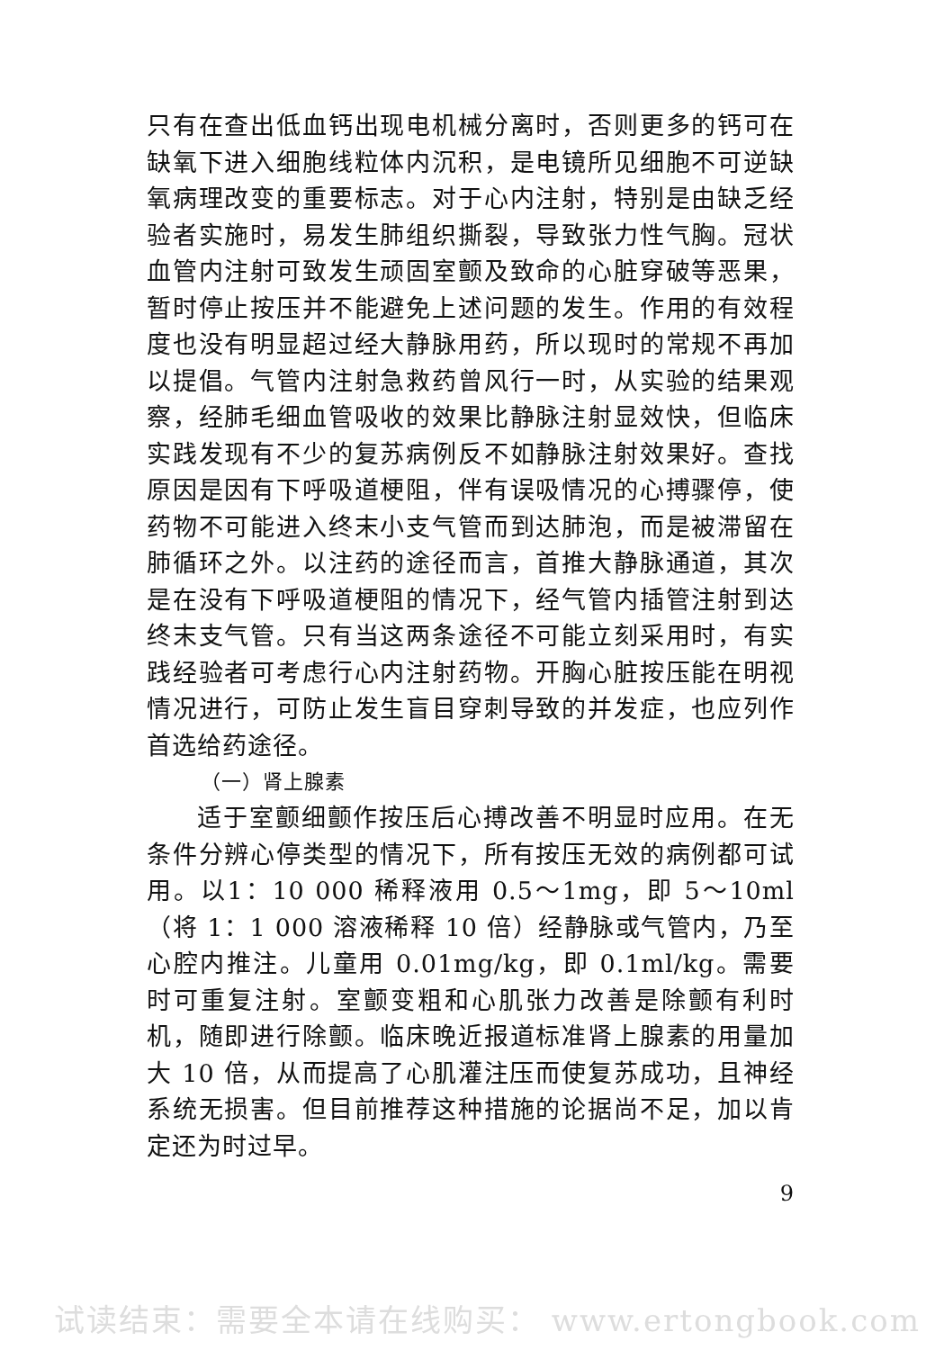只有在查出低血钙出现电机械分离时，否则更多的钙可在缺氧下进入细胞线粒体内沉积，是电镜所见细胞不可逆缺氧病理改变的重要标志。对于心内注射，特别是由缺乏经验者实施时，易发生肺组织撕裂，导致张力性气胸。冠状血管内注射可致发生顽固室颤及致命的心脏穿破等恶果，暂时停止按压并不能避免上述问题的发生。作用的有效程度也没有明显超过经大静脉用药，所以现时的常规不再加以提倡。气管内注射急救药曾风行一时，从实验的结果观察，经肺毛细血管吸收的效果比静脉注射显效快，但临床实践发现有不少的复苏病例反不如静脉注射效果好。查找原因是因有下呼吸道梗阻，伴有误吸情况的心搏骤停，使药物不可能进入终末小支气管而到达肺泡，而是被滞留在肺循环之外。以注药的途径而言，首推大静脉通道，其次是在没有下呼吸道梗阻的情况下，经气管内插管注射到达终末支气管。只有当这两条途径不可能立刻采用时，有实践经验者可考虑行心内注射药物。开胸心脏按压能在明视情况进行，可防止发生盲目穿刺导致的并发症，也应列作首选给药途径。
（一）肾上腺素
适于室颤细颤作按压后心搏改善不明显时应用。在无条件分辨心停类型的情况下，所有按压无效的病例都可试用。以1：10 000 稀释液用 0.5～1mg，即 5～10ml（将 1：1 000 溶液稀释 10 倍）经静脉或气管内，乃至心腔内推注。儿童用 0.01mg/kg，即 0.1ml/kg。需要时可重复注射。室颤变粗和心肌张力改善是除颤有利时机，随即进行除颤。临床晚近报道标准肾上腺素的用量加大 10 倍，从而提高了心肌灌注压而使复苏成功，且神经系统无损害。但目前推荐这种措施的论据尚不足，加以肯定还为时过早。
9
试读结束：需要全本请在线购买： www.ertongbook.com